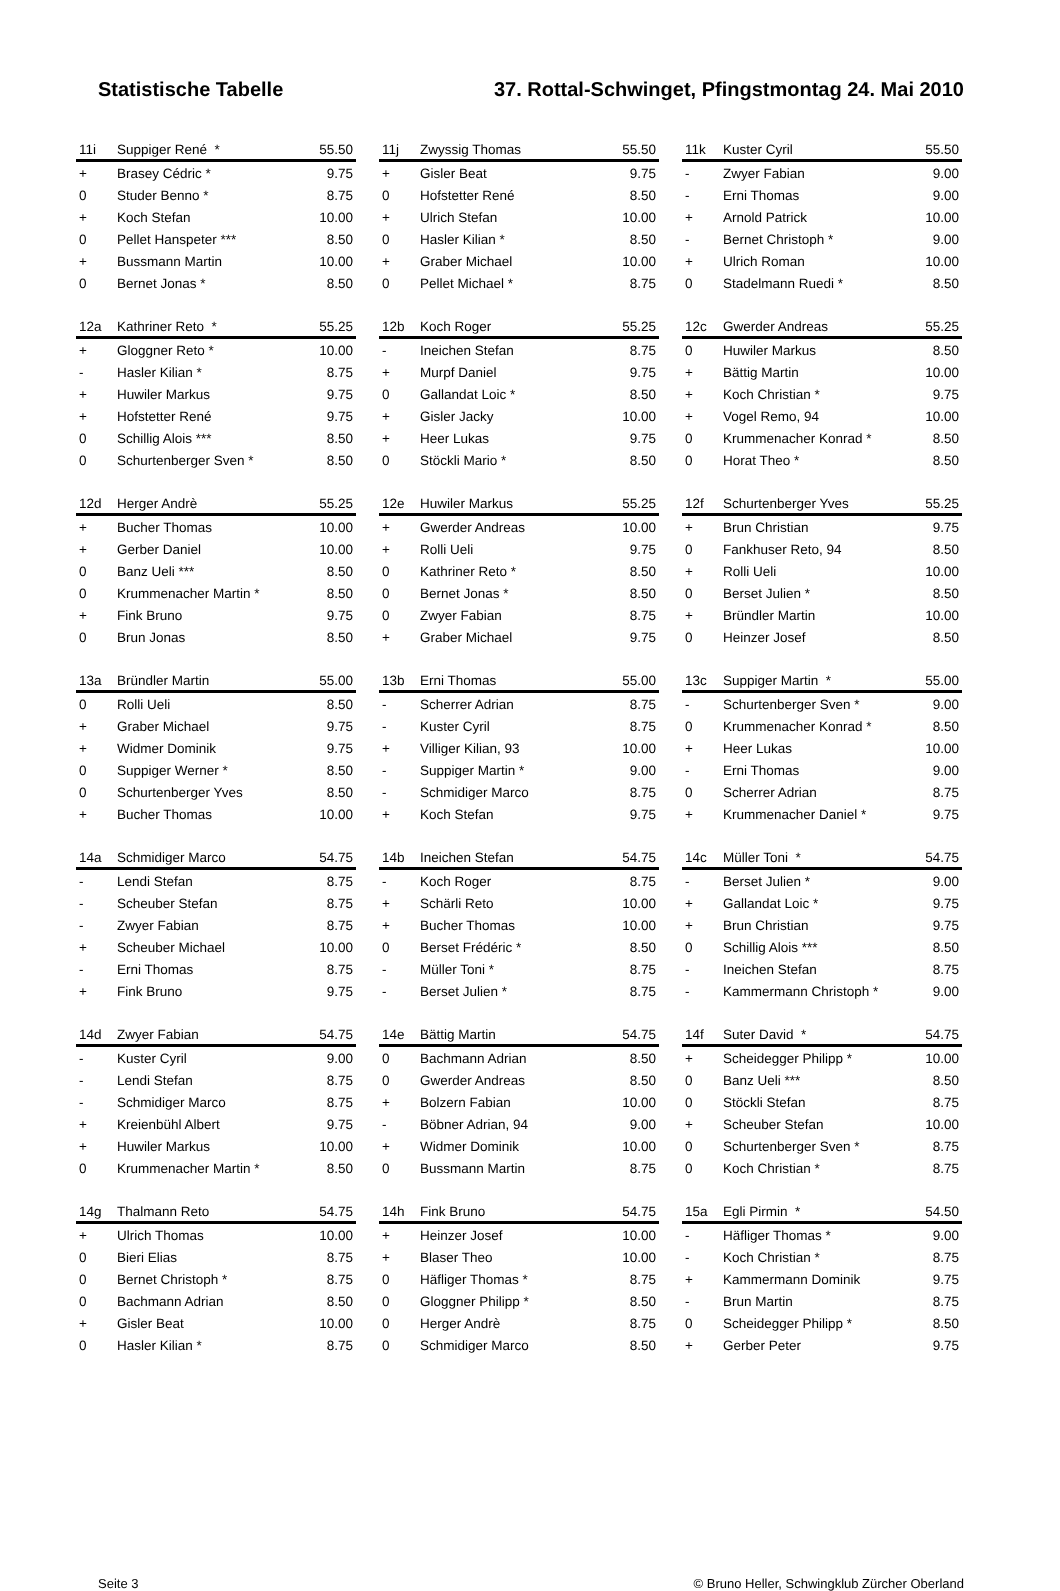Statistische Tabelle 37. Rottal-Schwinget, Pfingstmontag 24. Mai 2010
| 11i | Suppiger René * | 55.50 |
| --- | --- | --- |
| + | Brasey Cédric * | 9.75 |
| 0 | Studer Benno * | 8.75 |
| + | Koch Stefan | 10.00 |
| 0 | Pellet Hanspeter *** | 8.50 |
| + | Bussmann Martin | 10.00 |
| 0 | Bernet Jonas * | 8.50 |
| 11j | Zwyssig Thomas | 55.50 |
| --- | --- | --- |
| + | Gisler Beat | 9.75 |
| 0 | Hofstetter René | 8.50 |
| + | Ulrich Stefan | 10.00 |
| 0 | Hasler Kilian * | 8.50 |
| + | Graber Michael | 10.00 |
| 0 | Pellet Michael * | 8.75 |
| 11k | Kuster Cyril | 55.50 |
| --- | --- | --- |
| - | Zwyer Fabian | 9.00 |
| - | Erni Thomas | 9.00 |
| + | Arnold Patrick | 10.00 |
| - | Bernet Christoph * | 9.00 |
| + | Ulrich Roman | 10.00 |
| 0 | Stadelmann Ruedi * | 8.50 |
| 12a | Kathriner Reto * | 55.25 |
| --- | --- | --- |
| + | Gloggner Reto * | 10.00 |
| - | Hasler Kilian * | 8.75 |
| + | Huwiler Markus | 9.75 |
| + | Hofstetter René | 9.75 |
| 0 | Schillig Alois *** | 8.50 |
| 0 | Schurtenberger Sven * | 8.50 |
| 12b | Koch Roger | 55.25 |
| --- | --- | --- |
| - | Ineichen Stefan | 8.75 |
| + | Murpf Daniel | 9.75 |
| 0 | Gallandat Loic * | 8.50 |
| + | Gisler Jacky | 10.00 |
| + | Heer Lukas | 9.75 |
| 0 | Stöckli Mario * | 8.50 |
| 12c | Gwerder Andreas | 55.25 |
| --- | --- | --- |
| 0 | Huwiler Markus | 8.50 |
| + | Bättig Martin | 10.00 |
| + | Koch Christian * | 9.75 |
| + | Vogel Remo, 94 | 10.00 |
| 0 | Krummenacher Konrad * | 8.50 |
| 0 | Horat Theo * | 8.50 |
| 12d | Herger Andrè | 55.25 |
| --- | --- | --- |
| + | Bucher Thomas | 10.00 |
| + | Gerber Daniel | 10.00 |
| 0 | Banz Ueli *** | 8.50 |
| 0 | Krummenacher Martin * | 8.50 |
| + | Fink Bruno | 9.75 |
| 0 | Brun Jonas | 8.50 |
| 12e | Huwiler Markus | 55.25 |
| --- | --- | --- |
| + | Gwerder Andreas | 10.00 |
| + | Rolli Ueli | 9.75 |
| 0 | Kathriner Reto * | 8.50 |
| 0 | Bernet Jonas * | 8.50 |
| 0 | Zwyer Fabian | 8.75 |
| + | Graber Michael | 9.75 |
| 12f | Schurtenberger Yves | 55.25 |
| --- | --- | --- |
| + | Brun Christian | 9.75 |
| 0 | Fankhuser Reto, 94 | 8.50 |
| + | Rolli Ueli | 10.00 |
| 0 | Berset Julien * | 8.50 |
| + | Bründler Martin | 10.00 |
| 0 | Heinzer Josef | 8.50 |
| 13a | Bründler Martin | 55.00 |
| --- | --- | --- |
| 0 | Rolli Ueli | 8.50 |
| + | Graber Michael | 9.75 |
| + | Widmer Dominik | 9.75 |
| 0 | Suppiger Werner * | 8.50 |
| 0 | Schurtenberger Yves | 8.50 |
| + | Bucher Thomas | 10.00 |
| 13b | Erni Thomas | 55.00 |
| --- | --- | --- |
| - | Scherrer Adrian | 8.75 |
| - | Kuster Cyril | 8.75 |
| + | Villiger Kilian, 93 | 10.00 |
| - | Suppiger Martin * | 9.00 |
| - | Schmidiger Marco | 8.75 |
| + | Koch Stefan | 9.75 |
| 13c | Suppiger Martin * | 55.00 |
| --- | --- | --- |
| - | Schurtenberger Sven * | 9.00 |
| 0 | Krummenacher Konrad * | 8.50 |
| + | Heer Lukas | 10.00 |
| - | Erni Thomas | 9.00 |
| 0 | Scherrer Adrian | 8.75 |
| + | Krummenacher Daniel * | 9.75 |
| 14a | Schmidiger Marco | 54.75 |
| --- | --- | --- |
| - | Lendi Stefan | 8.75 |
| - | Scheuber Stefan | 8.75 |
| - | Zwyer Fabian | 8.75 |
| + | Scheuber Michael | 10.00 |
| - | Erni Thomas | 8.75 |
| + | Fink Bruno | 9.75 |
| 14b | Ineichen Stefan | 54.75 |
| --- | --- | --- |
| - | Koch Roger | 8.75 |
| + | Schärli Reto | 10.00 |
| + | Bucher Thomas | 10.00 |
| 0 | Berset Frédéric * | 8.50 |
| - | Müller Toni * | 8.75 |
| - | Berset Julien * | 8.75 |
| 14c | Müller Toni * | 54.75 |
| --- | --- | --- |
| - | Berset Julien * | 9.00 |
| + | Gallandat Loic * | 9.75 |
| + | Brun Christian | 9.75 |
| 0 | Schillig Alois *** | 8.50 |
| - | Ineichen Stefan | 8.75 |
| - | Kammermann Christoph * | 9.00 |
| 14d | Zwyer Fabian | 54.75 |
| --- | --- | --- |
| - | Kuster Cyril | 9.00 |
| - | Lendi Stefan | 8.75 |
| - | Schmidiger Marco | 8.75 |
| + | Kreienbühl Albert | 9.75 |
| + | Huwiler Markus | 10.00 |
| 0 | Krummenacher Martin * | 8.50 |
| 14e | Bättig Martin | 54.75 |
| --- | --- | --- |
| 0 | Bachmann Adrian | 8.50 |
| 0 | Gwerder Andreas | 8.50 |
| + | Bolzern Fabian | 10.00 |
| - | Böbner Adrian, 94 | 9.00 |
| + | Widmer Dominik | 10.00 |
| 0 | Bussmann Martin | 8.75 |
| 14f | Suter David * | 54.75 |
| --- | --- | --- |
| + | Scheidegger Philipp * | 10.00 |
| 0 | Banz Ueli *** | 8.50 |
| 0 | Stöckli Stefan | 8.75 |
| + | Scheuber Stefan | 10.00 |
| 0 | Schurtenberger Sven * | 8.75 |
| 0 | Koch Christian * | 8.75 |
| 14g | Thalmann Reto | 54.75 |
| --- | --- | --- |
| + | Ulrich Thomas | 10.00 |
| 0 | Bieri Elias | 8.75 |
| 0 | Bernet Christoph * | 8.75 |
| 0 | Bachmann Adrian | 8.50 |
| + | Gisler Beat | 10.00 |
| 0 | Hasler Kilian * | 8.75 |
| 14h | Fink Bruno | 54.75 |
| --- | --- | --- |
| + | Heinzer Josef | 10.00 |
| + | Blaser Theo | 10.00 |
| 0 | Häfliger Thomas * | 8.75 |
| 0 | Gloggner Philipp * | 8.50 |
| 0 | Herger Andrè | 8.75 |
| 0 | Schmidiger Marco | 8.50 |
| 15a | Egli Pirmin * | 54.50 |
| --- | --- | --- |
| - | Häfliger Thomas * | 9.00 |
| - | Koch Christian * | 8.75 |
| + | Kammermann Dominik | 9.75 |
| - | Brun Martin | 8.75 |
| 0 | Scheidegger Philipp * | 8.50 |
| + | Gerber Peter | 9.75 |
Seite 3 © Bruno Heller, Schwingklub Zürcher Oberland